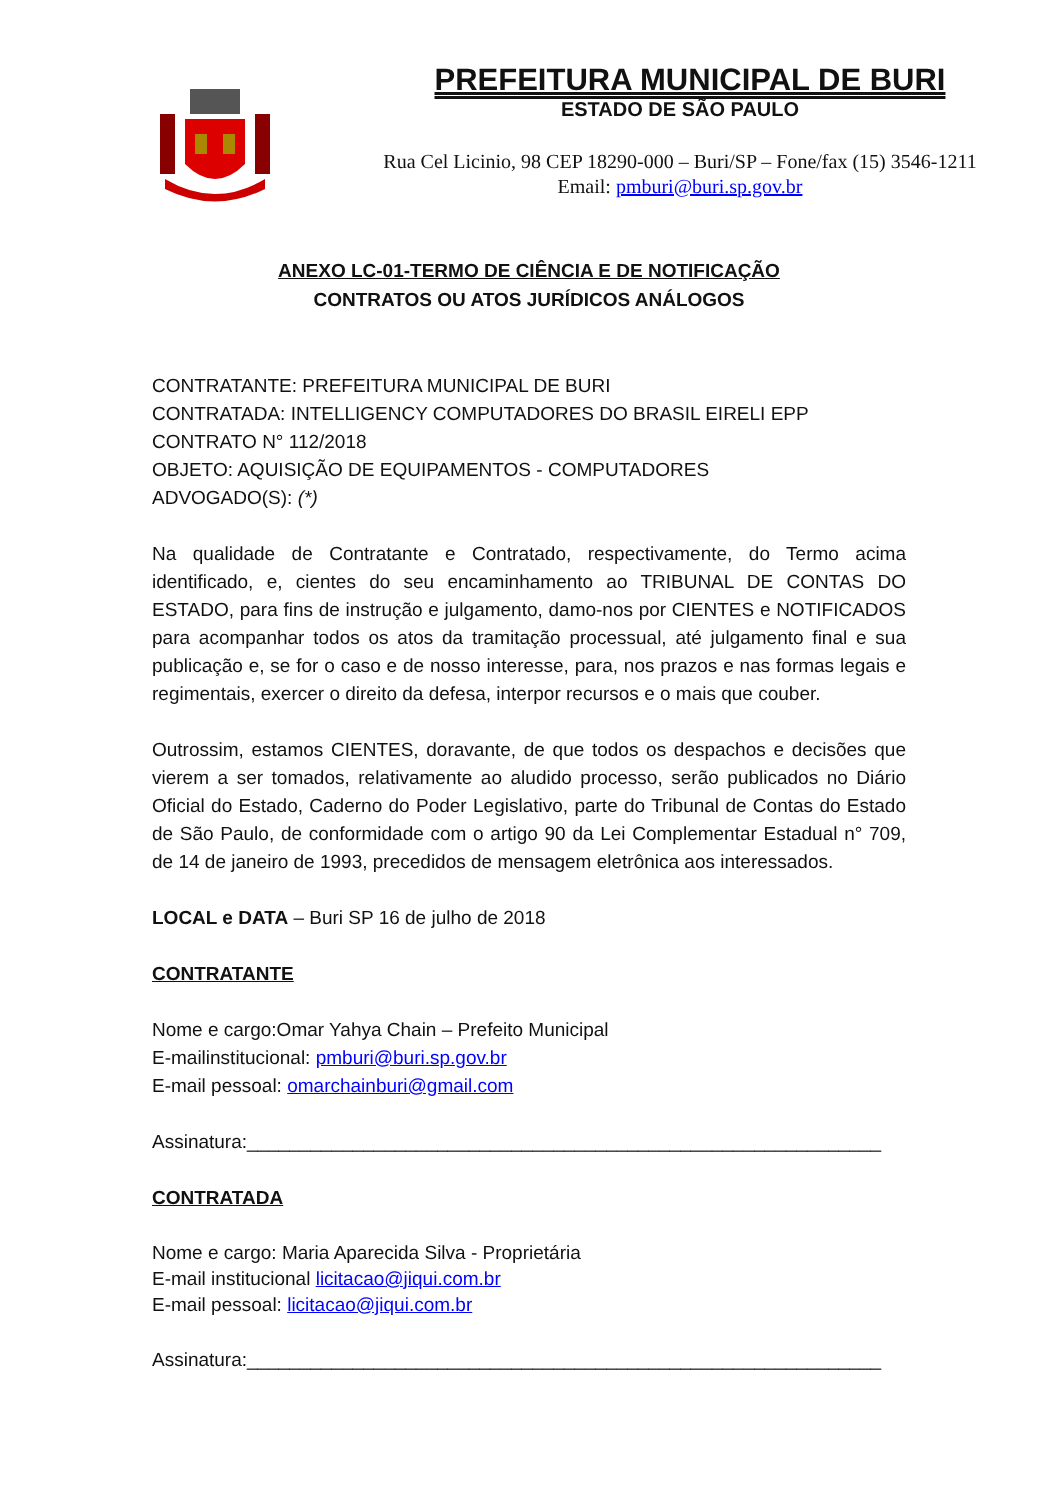PREFEITURA MUNICIPAL DE BURI
ESTADO DE SÃO PAULO
Rua Cel Licinio, 98 CEP 18290-000 – Buri/SP – Fone/fax (15) 3546-1211
Email: pmburi@buri.sp.gov.br
ANEXO LC-01-TERMO DE CIÊNCIA E DE NOTIFICAÇÃO
CONTRATOS OU ATOS JURÍDICOS ANÁLOGOS
CONTRATANTE: PREFEITURA MUNICIPAL DE BURI
CONTRATADA: INTELLIGENCY COMPUTADORES DO BRASIL EIRELI EPP
CONTRATO N° 112/2018
OBJETO: AQUISIÇÃO DE EQUIPAMENTOS - COMPUTADORES
ADVOGADO(S): (*)
Na qualidade de Contratante e Contratado, respectivamente, do Termo acima identificado, e, cientes do seu encaminhamento ao TRIBUNAL DE CONTAS DO ESTADO, para fins de instrução e julgamento, damo-nos por CIENTES e NOTIFICADOS para acompanhar todos os atos da tramitação processual, até julgamento final e sua publicação e, se for o caso e de nosso interesse, para, nos prazos e nas formas legais e regimentais, exercer o direito da defesa, interpor recursos e o mais que couber.
Outrossim, estamos CIENTES, doravante, de que todos os despachos e decisões que vierem a ser tomados, relativamente ao aludido processo, serão publicados no Diário Oficial do Estado, Caderno do Poder Legislativo, parte do Tribunal de Contas do Estado de São Paulo, de conformidade com o artigo 90 da Lei Complementar Estadual n° 709, de 14 de janeiro de 1993, precedidos de mensagem eletrônica aos interessados.
LOCAL e DATA – Buri SP 16 de julho de 2018
CONTRATANTE
Nome e cargo:Omar Yahya Chain – Prefeito Municipal
E-mailinstitucional: pmburi@buri.sp.gov.br
E-mail pessoal: omarchainburi@gmail.com
Assinatura:____________________________________________________________
CONTRATADA
Nome e cargo: Maria Aparecida Silva - Proprietária
E-mail institucional licitacao@jiqui.com.br
E-mail pessoal: licitacao@jiqui.com.br
Assinatura:____________________________________________________________